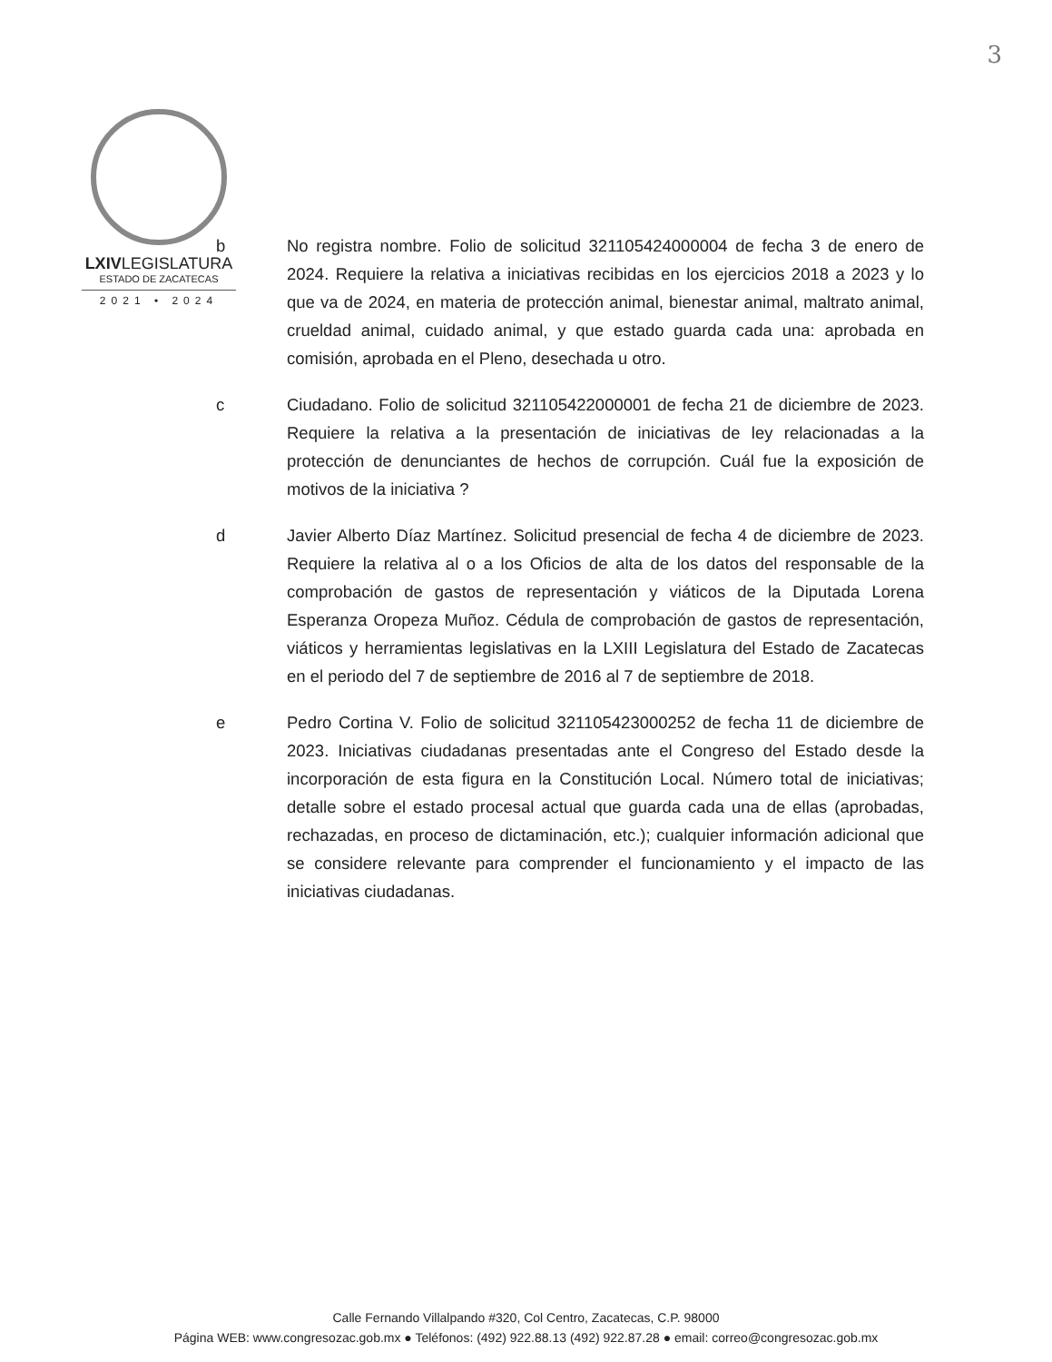3
LXIVLEGISLATURA
ESTADO DE ZACATECAS
2021 • 2024
b No registra nombre. Folio de solicitud 321105424000004 de fecha 3 de enero de 2024. Requiere la relativa a iniciativas recibidas en los ejercicios 2018 a 2023 y lo que va de 2024, en materia de protección animal, bienestar animal, maltrato animal, crueldad animal, cuidado animal, y que estado guarda cada una: aprobada en comisión, aprobada en el Pleno, desechada u otro.
c Ciudadano. Folio de solicitud 321105422000001 de fecha 21 de diciembre de 2023. Requiere la relativa a la presentación de iniciativas de ley relacionadas a la protección de denunciantes de hechos de corrupción. Cuál fue la exposición de motivos de la iniciativa ?
d Javier Alberto Díaz Martínez. Solicitud presencial de fecha 4 de diciembre de 2023. Requiere la relativa al o a los Oficios de alta de los datos del responsable de la comprobación de gastos de representación y viáticos de la Diputada Lorena Esperanza Oropeza Muñoz. Cédula de comprobación de gastos de representación, viáticos y herramientas legislativas en la LXIII Legislatura del Estado de Zacatecas en el periodo del 7 de septiembre de 2016 al 7 de septiembre de 2018.
e Pedro Cortina V. Folio de solicitud 321105423000252 de fecha 11 de diciembre de 2023. Iniciativas ciudadanas presentadas ante el Congreso del Estado desde la incorporación de esta figura en la Constitución Local. Número total de iniciativas; detalle sobre el estado procesal actual que guarda cada una de ellas (aprobadas, rechazadas, en proceso de dictaminación, etc.); cualquier información adicional que se considere relevante para comprender el funcionamiento y el impacto de las iniciativas ciudadanas.
Calle Fernando Villalpando #320, Col Centro, Zacatecas, C.P. 98000
Página WEB: www.congresozac.gob.mx ● Teléfonos: (492) 922.88.13 (492) 922.87.28 ● email: correo@congresozac.gob.mx